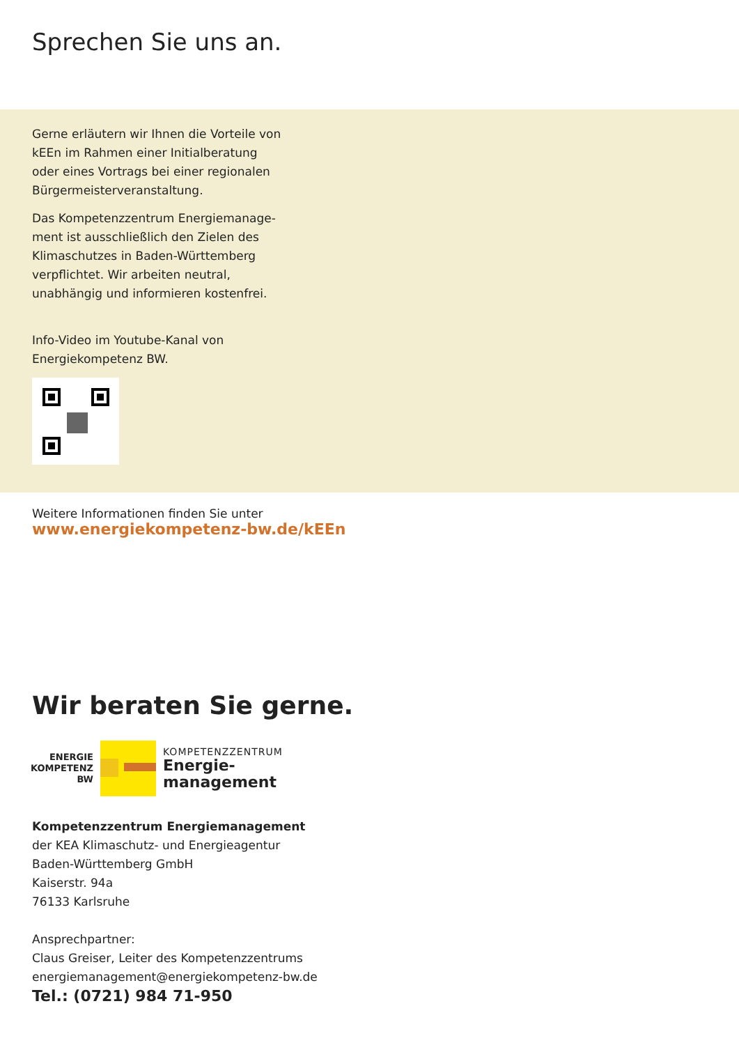Sprechen Sie uns an.
Gerne erläutern wir Ihnen die Vorteile von kEEn im Rahmen einer Initialberatung oder eines Vortrags bei einer regionalen Bürgermeisterveranstaltung.
Das Kompetenzzentrum Energiemanage­ment ist ausschließlich den Zielen des Klimaschutzes in Baden-Württemberg ver­pflichtet. Wir arbeiten neutral, unabhängig und informieren kostenfrei.
Info-Video im Youtube-Kanal von Energiekompetenz BW.
Weitere Informationen finden Sie unter
www.energiekompetenz-bw.de/kEEn
Wir beraten Sie gerne.
ENERGIE
KOMPETENZ
BW
KOMPETENZZENTRUM
Energie-
management
Kompetenzzentrum Energiemanagement
der KEA Klimaschutz- und Energieagentur
Baden-Württemberg GmbH
Kaiserstr. 94a
76133 Karlsruhe
Ansprechpartner:
Claus Greiser, Leiter des Kompetenzzentrums
energiemanagement@energiekompetenz-bw.de
Tel.: (0721) 984 71-950